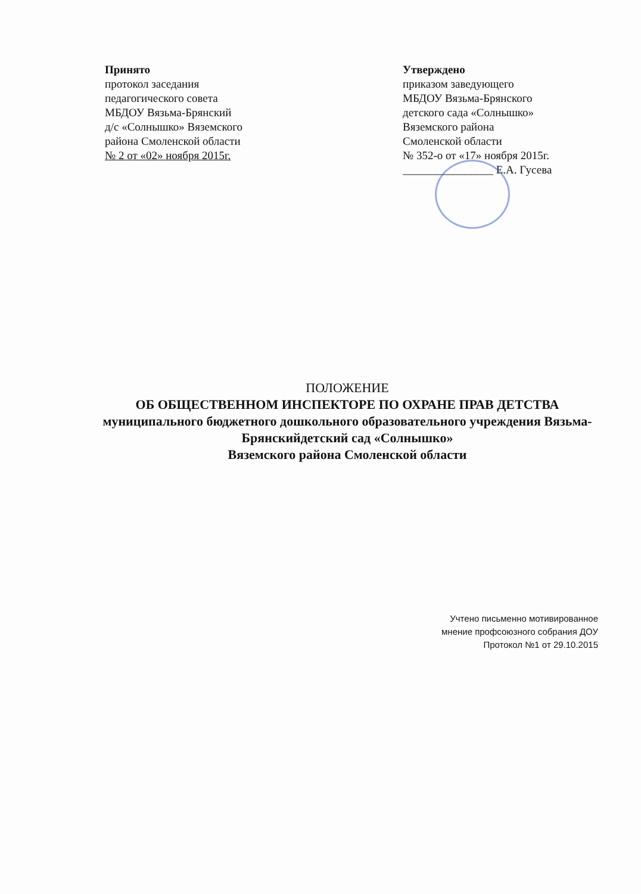Принято
протокол заседания
педагогического совета
МБДОУ Вязьма-Брянский
д/с «Солнышко» Вяземского
района Смоленской области
№ 2 от «02» ноября 2015г.
Утверждено
приказом заведующего
МБДОУ Вязьма-Брянского
детского сада «Солнышко»
Вяземского района
Смоленской области
№ 352-о от «17» ноября 2015г.
________________ Е.А. Гусева
ПОЛОЖЕНИЕ
ОБ ОБЩЕСТВЕННОМ ИНСПЕКТОРЕ ПО ОХРАНЕ ПРАВ ДЕТСТВА
муниципального бюджетного дошкольного образовательного учреждения Вязьма- Брянскийдетский сад «Солнышко»
Вяземского района Смоленской области
Учтено письменно мотивированное
мнение профсоюзного собрания ДОУ
Протокол №1 от 29.10.2015